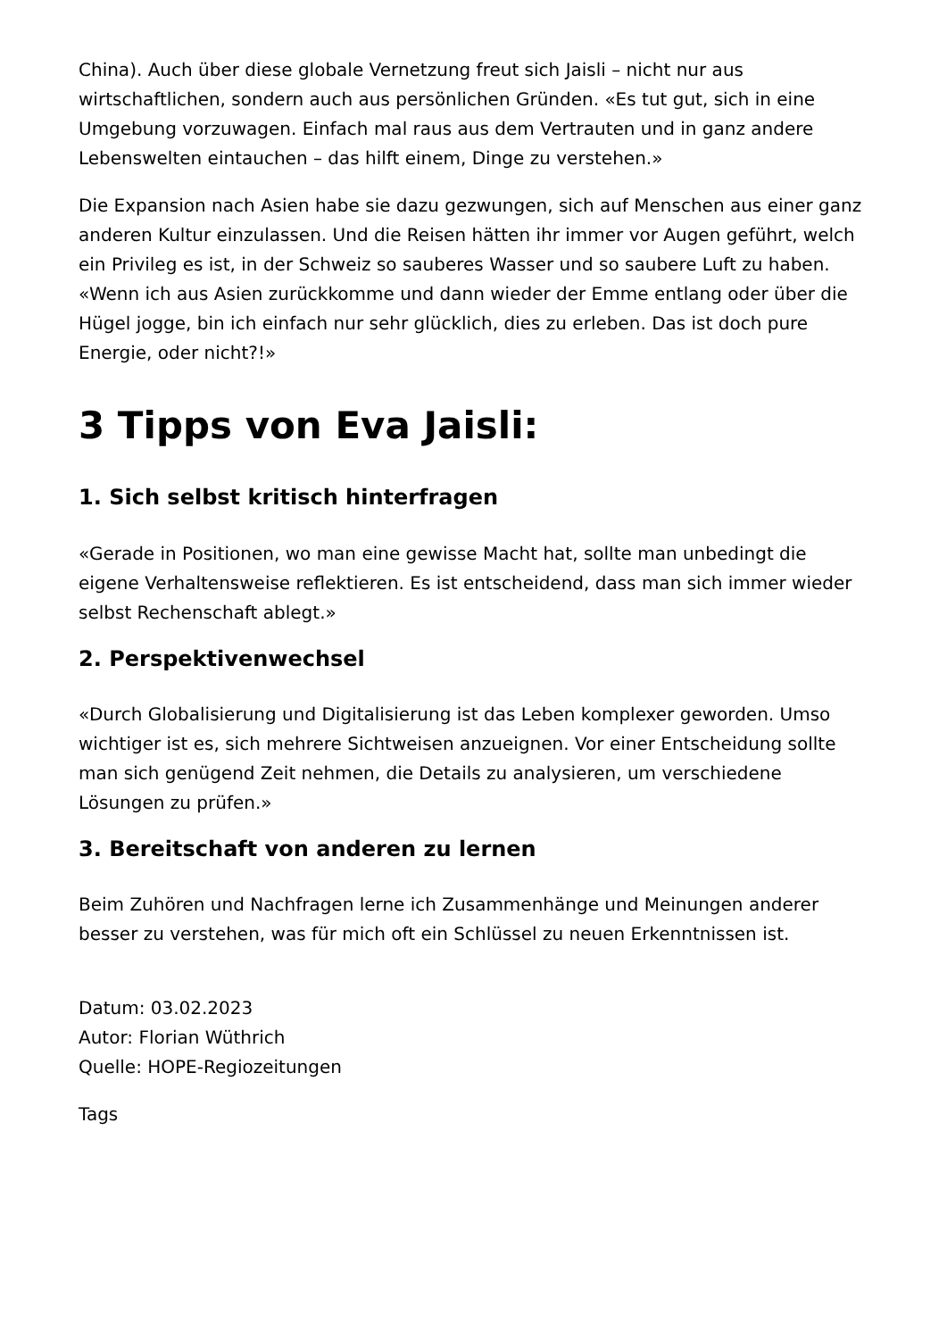China). Auch über diese globale Vernetzung freut sich Jaisli – nicht nur aus wirtschaftlichen, sondern auch aus persönlichen Gründen. «Es tut gut, sich in eine Umgebung vorzuwagen. Einfach mal raus aus dem Vertrauten und in ganz andere Lebenswelten eintauchen – das hilft einem, Dinge zu verstehen.»
Die Expansion nach Asien habe sie dazu gezwungen, sich auf Menschen aus einer ganz anderen Kultur einzulassen. Und die Reisen hätten ihr immer vor Augen geführt, welch ein Privileg es ist, in der Schweiz so sauberes Wasser und so saubere Luft zu haben. «Wenn ich aus Asien zurückkomme und dann wieder der Emme entlang oder über die Hügel jogge, bin ich einfach nur sehr glücklich, dies zu erleben. Das ist doch pure Energie, oder nicht?!»
3 Tipps von Eva Jaisli:
1. Sich selbst kritisch hinterfragen
«Gerade in Positionen, wo man eine gewisse Macht hat, sollte man unbedingt die eigene Verhaltensweise reflektieren. Es ist entscheidend, dass man sich immer wieder selbst Rechenschaft ablegt.»
2. Perspektivenwechsel
«Durch Globalisierung und Digitalisierung ist das Leben komplexer geworden. Umso wichtiger ist es, sich mehrere Sichtweisen anzueignen. Vor einer Entscheidung sollte man sich genügend Zeit nehmen, die Details zu analysieren, um verschiedene Lösungen zu prüfen.»
3. Bereitschaft von anderen zu lernen
Beim Zuhören und Nachfragen lerne ich Zusammenhänge und Meinungen anderer besser zu verstehen, was für mich oft ein Schlüssel zu neuen Erkenntnissen ist.
Datum: 03.02.2023
Autor: Florian Wüthrich
Quelle: HOPE-Regiozeitungen
Tags